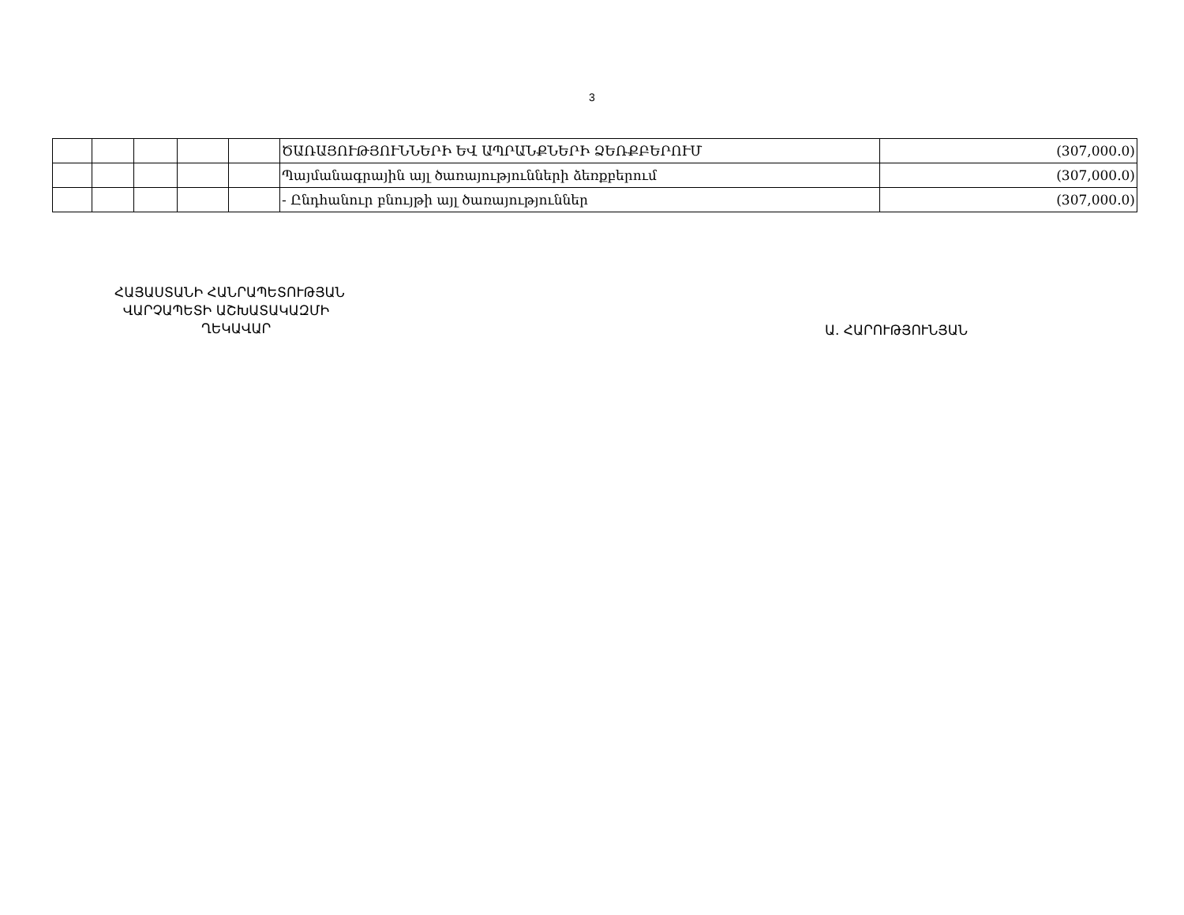3
| | | | | | ԾԱՌԱՅՈՒԹՅՈՒՆՆԵՐԻ ԵՎ ԱՊՐԱՆՔՆԵՐԻ ՁԵՌՔԲԵՐՈՒՄ | (307,000.0) |
| | | | | | Պայմանագրային այլ ծառայությունների ձեռքբերում | (307,000.0) |
| | | | | | - Ընդհանուր բնույթի այլ ծառայություններ | (307,000.0) |
ՀԱՅԱՍՏԱՆԻ ՀԱՆՐԱՊԵՏՈՒԹՅԱՆ
ՎԱՐՉԱՊԵՏԻ ԱՇԽԱՏԱԿԱԶՄԻ
ՂԵԿԱՎԱՐ
Ա. ՀԱՐՈՒԹՅՈՒՆՅԱՆ